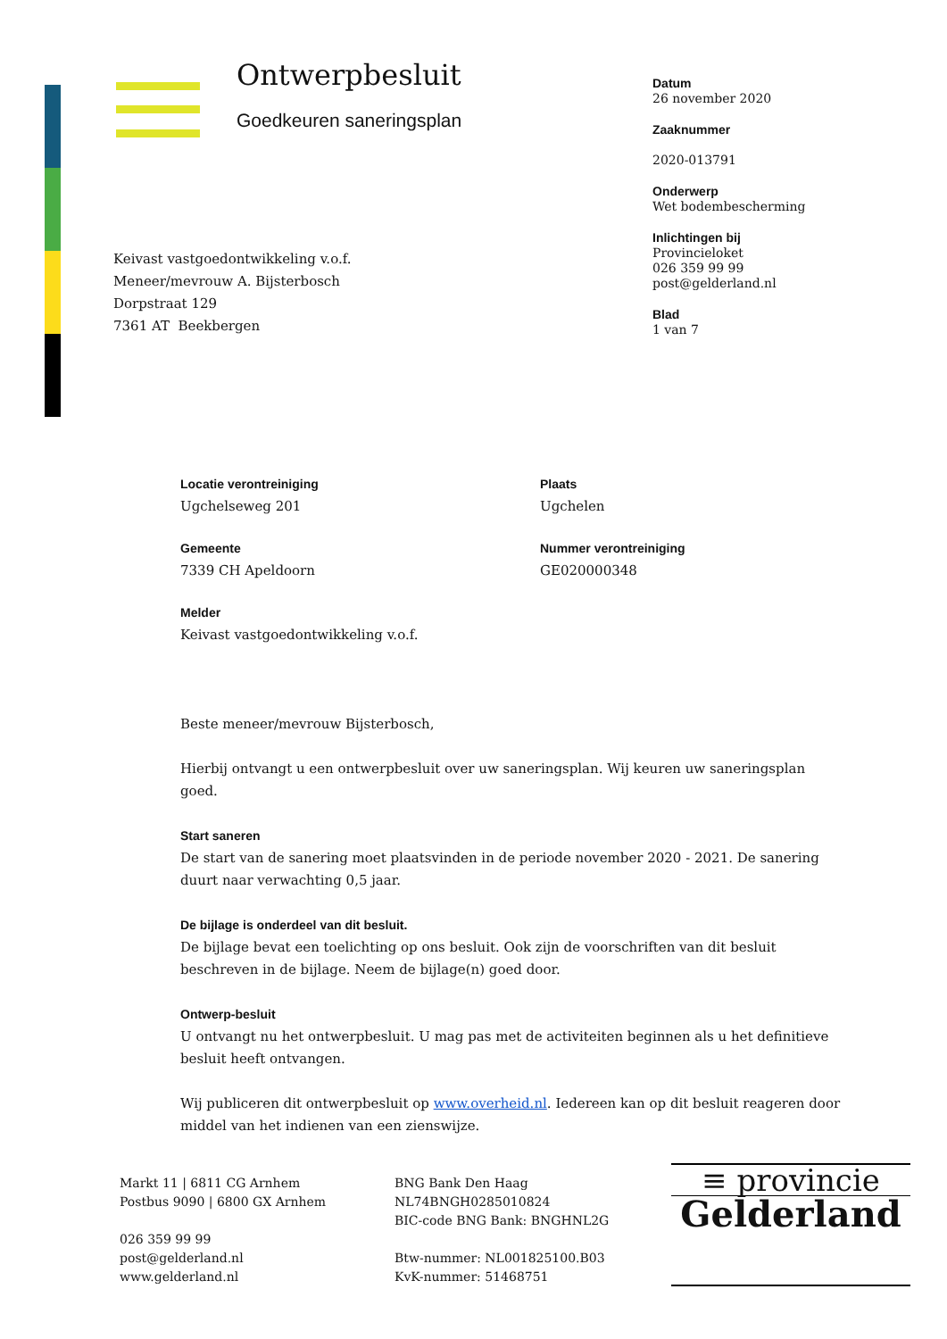Ontwerpbesluit
Goedkeuren saneringsplan
Datum
26 november 2020
Zaaknummer
2020-013791
Onderwerp
Wet bodembescherming
Inlichtingen bij
Provincieloket
026 359 99 99
post@gelderland.nl
Blad
1 van 7
Keivast vastgoedontwikkeling v.o.f.
Meneer/mevrouw A. Bijsterbosch
Dorpstraat 129
7361 AT Beekbergen
Locatie verontreiniging
Ugchelseweg 201
Plaats
Ugchelen
Gemeente
7339 CH Apeldoorn
Nummer verontreiniging
GE020000348
Melder
Keivast vastgoedontwikkeling v.o.f.
Beste meneer/mevrouw Bijsterbosch,
Hierbij ontvangt u een ontwerpbesluit over uw saneringsplan. Wij keuren uw saneringsplan goed.
Start saneren
De start van de sanering moet plaatsvinden in de periode november 2020 - 2021. De sanering duurt naar verwachting 0,5 jaar.
De bijlage is onderdeel van dit besluit.
De bijlage bevat een toelichting op ons besluit. Ook zijn de voorschriften van dit besluit beschreven in de bijlage. Neem de bijlage(n) goed door.
Ontwerp-besluit
U ontvangt nu het ontwerpbesluit. U mag pas met de activiteiten beginnen als u het definitieve besluit heeft ontvangen.
Wij publiceren dit ontwerpbesluit op www.overheid.nl. Iedereen kan op dit besluit reageren door middel van het indienen van een zienswijze.
Markt 11 | 6811 CG Arnhem
Postbus 9090 | 6800 GX Arnhem
026 359 99 99
post@gelderland.nl
www.gelderland.nl
BNG Bank Den Haag
NL74BNGH0285010824
BIC-code BNG Bank: BNGHNL2G
Btw-nummer: NL001825100.B03
KvK-nummer: 51468751
≡ provincie
Gelderland